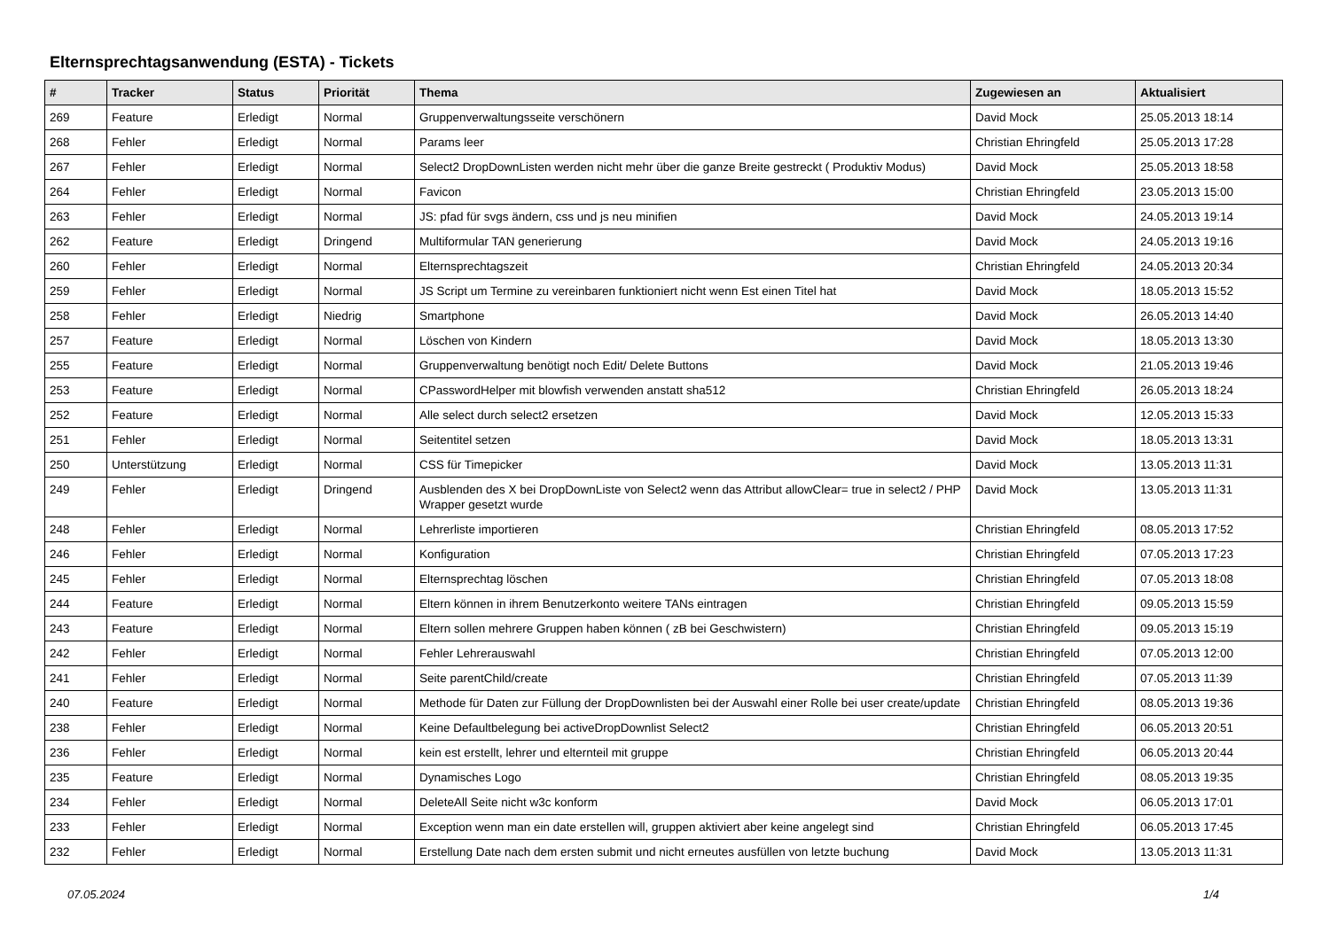Elternsprechtagsanwendung (ESTA) - Tickets
| # | Tracker | Status | Priorität | Thema | Zugewiesen an | Aktualisiert |
| --- | --- | --- | --- | --- | --- | --- |
| 269 | Feature | Erledigt | Normal | Gruppenverwaltungsseite verschönern | David Mock | 25.05.2013 18:14 |
| 268 | Fehler | Erledigt | Normal | Params leer | Christian Ehringfeld | 25.05.2013 17:28 |
| 267 | Fehler | Erledigt | Normal | Select2 DropDownListen werden nicht mehr über die ganze Breite gestreckt ( Produktiv Modus) | David Mock | 25.05.2013 18:58 |
| 264 | Fehler | Erledigt | Normal | Favicon | Christian Ehringfeld | 23.05.2013 15:00 |
| 263 | Fehler | Erledigt | Normal | JS: pfad für svgs ändern, css und js neu minifien | David Mock | 24.05.2013 19:14 |
| 262 | Feature | Erledigt | Dringend | Multiformular TAN generierung | David Mock | 24.05.2013 19:16 |
| 260 | Fehler | Erledigt | Normal | Elternsprechtagszeit | Christian Ehringfeld | 24.05.2013 20:34 |
| 259 | Fehler | Erledigt | Normal | JS Script um Termine zu vereinbaren funktioniert nicht wenn Est einen Titel hat | David Mock | 18.05.2013 15:52 |
| 258 | Fehler | Erledigt | Niedrig | Smartphone | David Mock | 26.05.2013 14:40 |
| 257 | Feature | Erledigt | Normal | Löschen von Kindern | David Mock | 18.05.2013 13:30 |
| 255 | Feature | Erledigt | Normal | Gruppenverwaltung benötigt noch Edit/ Delete Buttons | David Mock | 21.05.2013 19:46 |
| 253 | Feature | Erledigt | Normal | CPasswordHelper mit blowfish verwenden anstatt sha512 | Christian Ehringfeld | 26.05.2013 18:24 |
| 252 | Feature | Erledigt | Normal | Alle select durch select2 ersetzen | David Mock | 12.05.2013 15:33 |
| 251 | Fehler | Erledigt | Normal | Seitentitel setzen | David Mock | 18.05.2013 13:31 |
| 250 | Unterstützung | Erledigt | Normal | CSS für Timepicker | David Mock | 13.05.2013 11:31 |
| 249 | Fehler | Erledigt | Dringend | Ausblenden des X bei DropDownListe von Select2 wenn das Attribut allowClear= true in select2 / PHP Wrapper gesetzt wurde | David Mock | 13.05.2013 11:31 |
| 248 | Fehler | Erledigt | Normal | Lehrerliste importieren | Christian Ehringfeld | 08.05.2013 17:52 |
| 246 | Fehler | Erledigt | Normal | Konfiguration | Christian Ehringfeld | 07.05.2013 17:23 |
| 245 | Fehler | Erledigt | Normal | Elternsprechtag löschen | Christian Ehringfeld | 07.05.2013 18:08 |
| 244 | Feature | Erledigt | Normal | Eltern können in ihrem Benutzerkonto weitere TANs eintragen | Christian Ehringfeld | 09.05.2013 15:59 |
| 243 | Feature | Erledigt | Normal | Eltern sollen mehrere Gruppen haben können ( zB bei Geschwistern) | Christian Ehringfeld | 09.05.2013 15:19 |
| 242 | Fehler | Erledigt | Normal | Fehler Lehrerauswahl | Christian Ehringfeld | 07.05.2013 12:00 |
| 241 | Fehler | Erledigt | Normal | Seite parentChild/create | Christian Ehringfeld | 07.05.2013 11:39 |
| 240 | Feature | Erledigt | Normal | Methode für Daten zur Füllung der DropDownlisten bei der Auswahl einer Rolle bei user create/update | Christian Ehringfeld | 08.05.2013 19:36 |
| 238 | Fehler | Erledigt | Normal | Keine Defaultbelegung bei activeDropDownlist Select2 | Christian Ehringfeld | 06.05.2013 20:51 |
| 236 | Fehler | Erledigt | Normal | kein est erstellt, lehrer und elternteil mit gruppe | Christian Ehringfeld | 06.05.2013 20:44 |
| 235 | Feature | Erledigt | Normal | Dynamisches Logo | Christian Ehringfeld | 08.05.2013 19:35 |
| 234 | Fehler | Erledigt | Normal | DeleteAll Seite nicht w3c konform | David Mock | 06.05.2013 17:01 |
| 233 | Fehler | Erledigt | Normal | Exception wenn man ein date erstellen will, gruppen aktiviert aber keine angelegt sind | Christian Ehringfeld | 06.05.2013 17:45 |
| 232 | Fehler | Erledigt | Normal | Erstellung Date nach dem ersten submit und nicht erneutes ausfüllen von letzte buchung | David Mock | 13.05.2013 11:31 |
07.05.2024 1/4